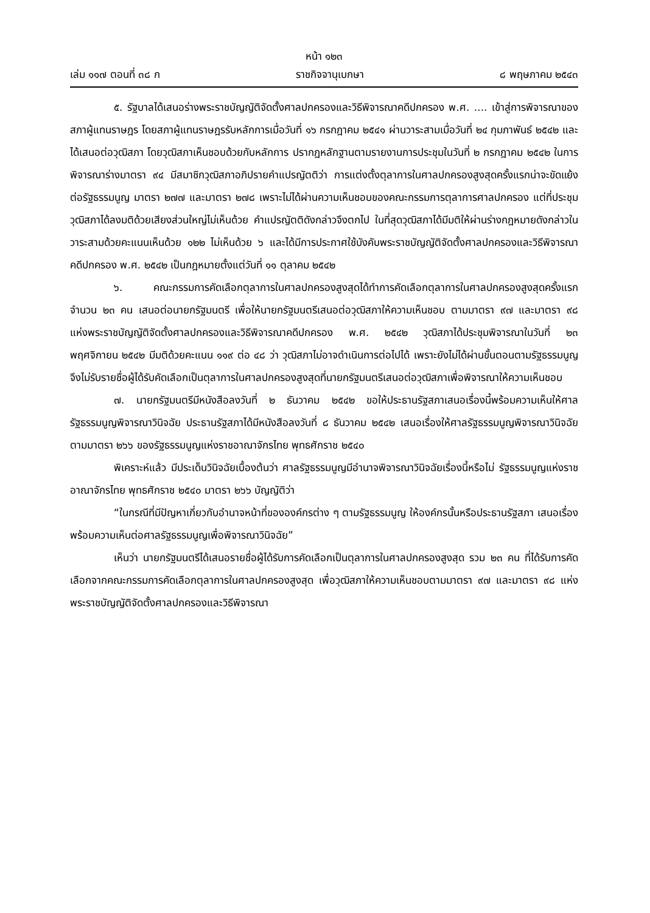หน้า ๑๒๓
เล่ม ๑๑๗ ตอนที่ ๓๘ ก ราชกิจจานุเบกษา ๘ พฤษภาคม ๒๕๔๓
๕. รัฐบาลได้เสนอร่างพระราชบัญญัติจัดตั้งศาลปกครองและวิธีพิจารณาคดีปกครอง พ.ศ. .... เข้าสู่การพิจารณาของสภาผู้แทนราษฎร โดยสภาผู้แทนราษฎรรับหลักการเมื่อวันที่ ๑๖ กรกฎาคม ๒๕๔๑ ผ่านวาระสามเมื่อวันที่ ๒๔ กุมภาพันธ์ ๒๕๔๒ และได้เสนอต่อวุฒิสภา โดยวุฒิสภาเห็นชอบด้วยกับหลักการ ปรากฏหลักฐานตามรายงานการประชุมในวันที่ ๒ กรกฎาคม ๒๕๔๒ ในการพิจารณาร่างมาตรา ๙๔ มีสมาชิกวุฒิสภาอภิปรายคำแปรญัตติว่า การแต่งตั้งตุลาการในศาลปกครองสูงสุดครั้งแรกน่าจะขัดแย้งต่อรัฐธรรมนูญ มาตรา ๒๗๗ และมาตรา ๒๗๘ เพราะไม่ได้ผ่านความเห็นชอบของคณะกรรมการตุลาการศาลปกครอง แต่ที่ประชุมวุฒิสภาได้ลงมติด้วยเสียงส่วนใหญ่ไม่เห็นด้วย คำแปรญัตติดังกล่าวจึงตกไป ในที่สุดวุฒิสภาได้มีมติให้ผ่านร่างกฎหมายดังกล่าวในวาระสามด้วยคะแนนเห็นด้วย ๑๒๒ ไม่เห็นด้วย ๖ และได้มีการประกาศใช้บังคับพระราชบัญญัติจัดตั้งศาลปกครองและวิธีพิจารณาคดีปกครอง พ.ศ. ๒๕๔๒ เป็นกฎหมายตั้งแต่วันที่ ๑๑ ตุลาคม ๒๕๔๒
๖. คณะกรรมการคัดเลือกตุลาการในศาลปกครองสูงสุดได้ทำการคัดเลือกตุลาการในศาลปกครองสูงสุดครั้งแรก จำนวน ๒๓ คน เสนอต่อนายกรัฐมนตรี เพื่อให้นายกรัฐมนตรีเสนอต่อวุฒิสภาให้ความเห็นชอบ ตามมาตรา ๙๗ และมาตรา ๙๘ แห่งพระราชบัญญัติจัดตั้งศาลปกครองและวิธีพิจารณาคดีปกครอง พ.ศ. ๒๕๔๒ วุฒิสภาได้ประชุมพิจารณาในวันที่ ๒๓ พฤศจิกายน ๒๕๔๒ มีมติด้วยคะแนน ๑๑๙ ต่อ ๔๘ ว่า วุฒิสภาไม่อาจดำเนินการต่อไปได้ เพราะยังไม่ได้ผ่านขั้นตอนตามรัฐธรรมนูญ จึงไม่รับรายชื่อผู้ได้รับคัดเลือกเป็นตุลาการในศาลปกครองสูงสุดที่นายกรัฐมนตรีเสนอต่อวุฒิสภาเพื่อพิจารณาให้ความเห็นชอบ
๗. นายกรัฐมนตรีมีหนังสือลงวันที่ ๒ ธันวาคม ๒๕๔๒ ขอให้ประธานรัฐสภาเสนอเรื่องนี้พร้อมความเห็นให้ศาลรัฐธรรมนูญพิจารณาวินิจฉัย ประธานรัฐสภาได้มีหนังสือลงวันที่ ๘ ธันวาคม ๒๕๔๒ เสนอเรื่องให้ศาลรัฐธรรมนูญพิจารณาวินิจฉัยตามมาตรา ๒๖๖ ของรัฐธรรมนูญแห่งราชอาณาจักรไทย พุทธศักราช ๒๕๔๐
พิเคราะห์แล้ว มีประเด็นวินิจฉัยเบื้องต้นว่า ศาลรัฐธรรมนูญมีอำนาจพิจารณาวินิจฉัยเรื่องนี้หรือไม่ รัฐธรรมนูญแห่งราชอาณาจักรไทย พุทธศักราช ๒๕๔๐ มาตรา ๒๖๖ บัญญัติว่า
“ในกรณีที่มีปัญหาเกี่ยวกับอำนาจหน้าที่ขององค์กรต่าง ๆ ตามรัฐธรรมนูญ ให้องค์กรนั้นหรือประธานรัฐสภา เสนอเรื่องพร้อมความเห็นต่อศาลรัฐธรรมนูญเพื่อพิจารณาวินิจฉัย”
เห็นว่า นายกรัฐมนตรีได้เสนอรายชื่อผู้ได้รับการคัดเลือกเป็นตุลาการในศาลปกครองสูงสุด รวม ๒๓ คน ที่ได้รับการคัดเลือกจากคณะกรรมการคัดเลือกตุลาการในศาลปกครองสูงสุด เพื่อวุฒิสภาให้ความเห็นชอบตามมาตรา ๙๗ และมาตรา ๙๘ แห่งพระราชบัญญัติจัดตั้งศาลปกครองและวิธีพิจารณา